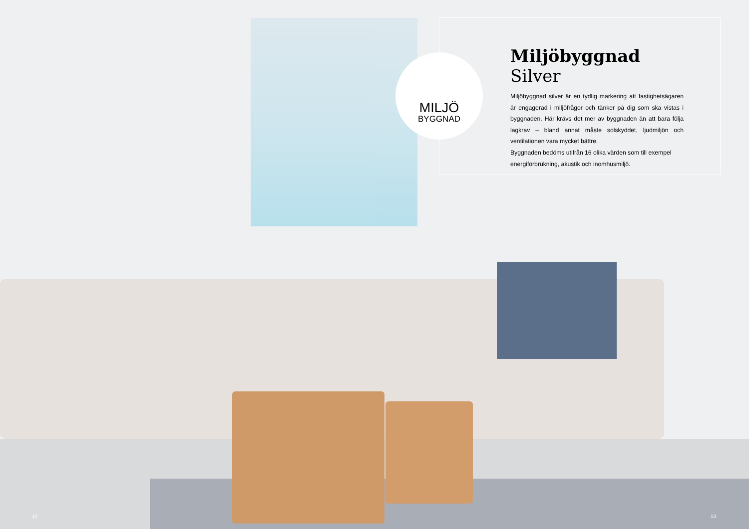MILJÖ
BYGGNAD
Miljöbyggnad Silver
Miljöbyggnad silver är en tydlig markering att fastighetsägaren är engagerad i miljöfrågor och tänker på dig som ska vistas i byggnaden. Här krävs det mer av byggnaden än att bara följa lagkrav – bland annat måste solskyddet, ljudmiljön och ventilationen vara mycket bättre.
Byggnaden bedöms utifrån 16 olika värden som till exempel energiförbrukning, akustik och inomhusmiljö.
12 13